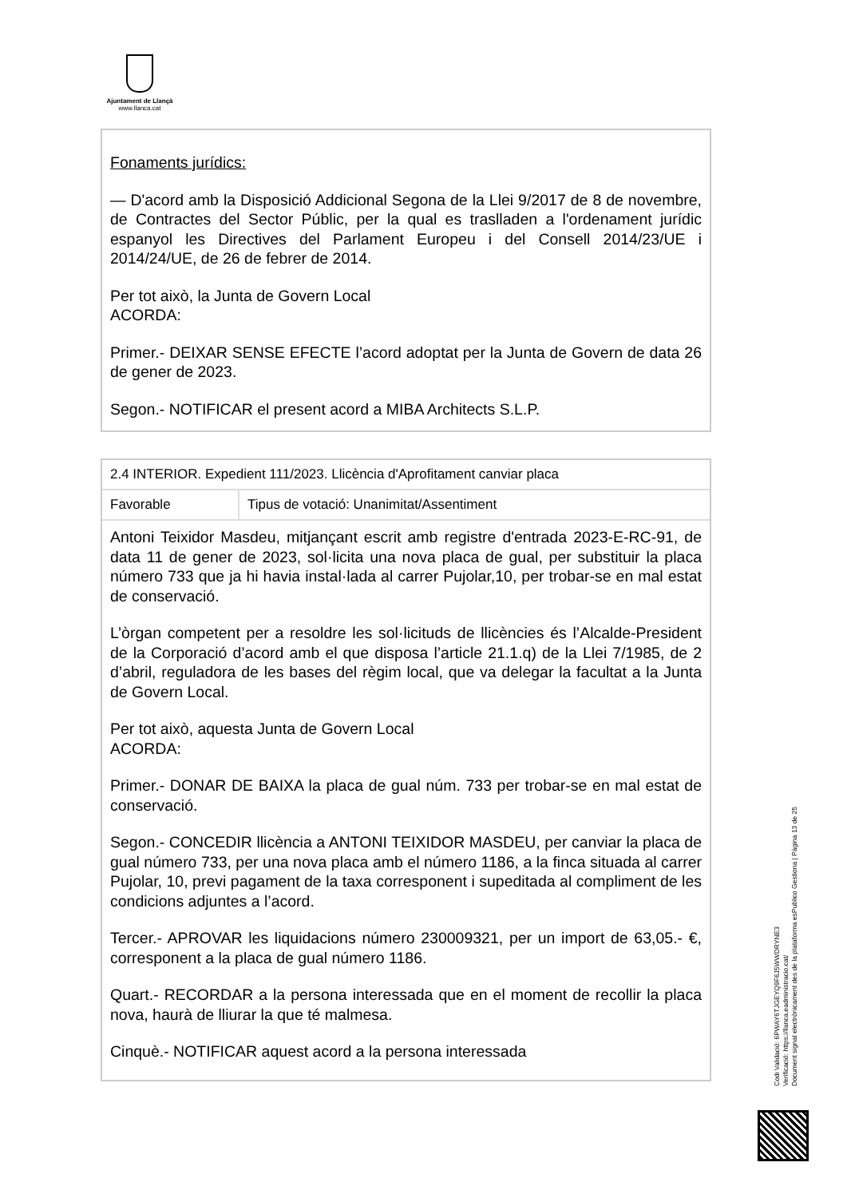Ajuntament de Llançà
www.llanca.cat
Fonaments jurídics:
— D'acord amb la Disposició Addicional Segona de la Llei 9/2017 de 8 de novembre, de Contractes del Sector Públic, per la qual es traslladen a l'ordenament jurídic espanyol les Directives del Parlament Europeu i del Consell 2014/23/UE i 2014/24/UE, de 26 de febrer de 2014.
Per tot això, la Junta de Govern Local
ACORDA:
Primer.- DEIXAR SENSE EFECTE l’acord adoptat per la Junta de Govern de data 26 de gener de 2023.
Segon.- NOTIFICAR el present acord a MIBA Architects S.L.P.
| 2.4 INTERIOR. Expedient 111/2023. Llicència d'Aprofitament canviar placa | |
| Favorable | Tipus de votació: Unanimitat/Assentiment |
Antoni Teixidor Masdeu, mitjançant escrit amb registre d'entrada 2023-E-RC-91, de data 11 de gener de 2023, sol·licita una nova placa de gual, per substituir la placa número 733 que ja hi havia instal·lada al carrer Pujolar,10, per trobar-se en mal estat de conservació.
L’òrgan competent per a resoldre les sol·licituds de llicències és l’Alcalde-President de la Corporació d’acord amb el que disposa l’article 21.1.q) de la Llei 7/1985, de 2 d’abril, reguladora de les bases del règim local, que va delegar la facultat a la Junta de Govern Local.
Per tot això, aquesta Junta de Govern Local
ACORDA:
Primer.- DONAR DE BAIXA la placa de gual núm. 733 per trobar-se en mal estat de conservació.
Segon.- CONCEDIR llicència a ANTONI TEIXIDOR MASDEU, per canviar la placa de gual número 733, per una nova placa amb el número 1186, a la finca situada al carrer Pujolar, 10, previ pagament de la taxa corresponent i supeditada al compliment de les condicions adjuntes a l’acord.
Tercer.- APROVAR les liquidacions número 230009321, per un import de 63,05.- €, corresponent a la placa de gual número 1186.
Quart.- RECORDAR a la persona interessada que en el moment de recollir la placa nova, haurà de lliurar la que té malmesa.
Cinquè.- NOTIFICAR aquest acord a la persona interessada
Codi Validació: 6PWAY6TJGEYQ9F6J5WWDRYNE3
Verificació: https://llanca.eadministracio.cat/
Document signat electrònicament des de la plataforma esPublico Gestiona | Pàgina 13 de 25